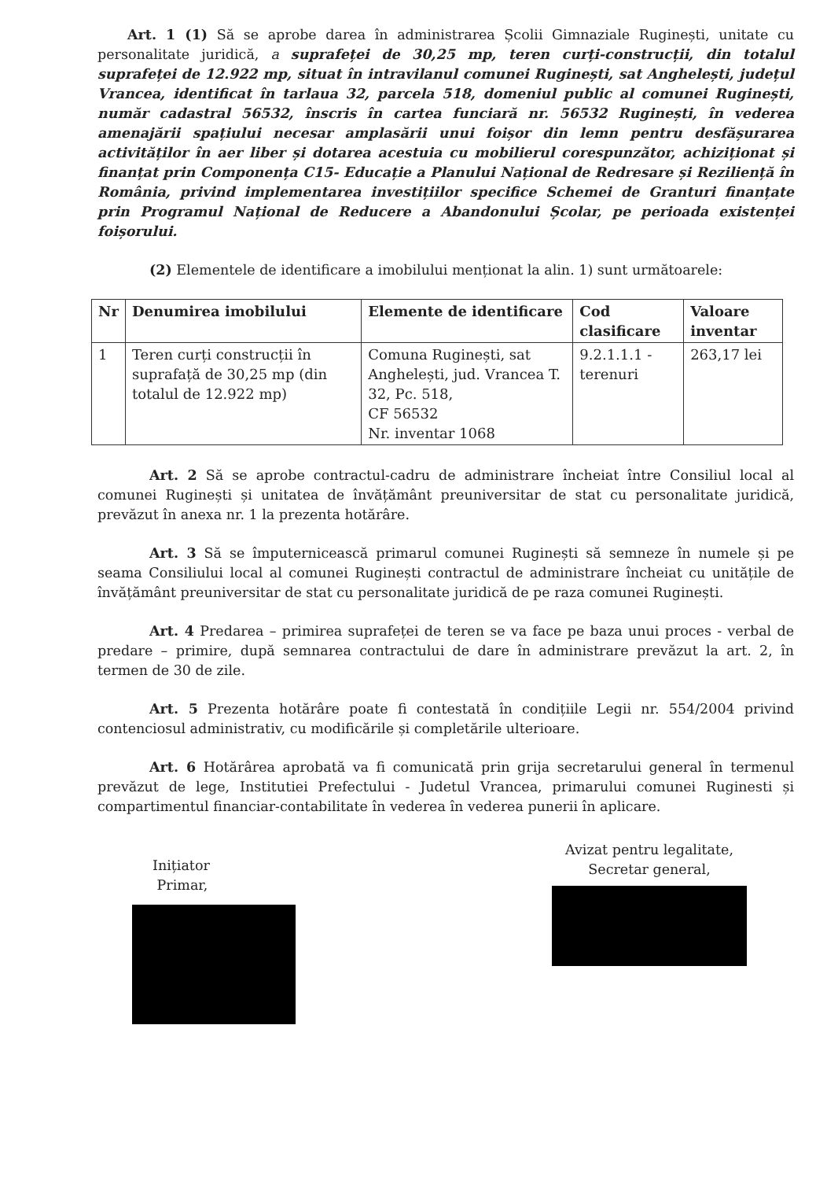Art. 1 (1) Să se aprobe darea în administrarea Școlii Gimnaziale Ruginești, unitate cu personalitate juridică, a suprafeței de 30,25 mp, teren curți-construcții, din totalul suprafeței de 12.922 mp, situat în intravilanul comunei Ruginești, sat Anghelești, județul Vrancea, identificat în tarlaua 32, parcela 518, domeniul public al comunei Ruginești, număr cadastral 56532, înscris în cartea funciară nr. 56532 Ruginești, în vederea amenajării spațiului necesar amplasării unui foișor din lemn pentru desfășurarea activităților în aer liber și dotarea acestuia cu mobilierul corespunzător, achiziționat și finanțat prin Componența C15- Educație a Planului Național de Redresare și Reziliență în România, privind implementarea investițiilor specifice Schemei de Granturi finanțate prin Programul Național de Reducere a Abandonului Școlar, pe perioada existenței foișorului.
(2) Elementele de identificare a imobilului menționat la alin. 1) sunt următoarele:
| Nr | Denumirea imobilului | Elemente de identificare | Cod clasificare | Valoare inventar |
| --- | --- | --- | --- | --- |
| 1 | Teren curți construcții în suprafață de 30,25 mp (din totalul de 12.922 mp) | Comuna Ruginești, sat Anghelești, jud. Vrancea T. 32, Pc. 518, CF 56532 Nr. inventar 1068 | 9.2.1.1.1 - terenuri | 263,17 lei |
Art. 2 Să se aprobe contractul-cadru de administrare încheiat între Consiliul local al comunei Ruginești și unitatea de învățământ preuniversitar de stat cu personalitate juridică, prevăzut în anexa nr. 1 la prezenta hotărâre.
Art. 3 Să se împuternicească primarul comunei Ruginești să semneze în numele și pe seama Consiliului local al comunei Ruginești contractul de administrare încheiat cu unitățile de învățământ preuniversitar de stat cu personalitate juridică de pe raza comunei Ruginești.
Art. 4 Predarea – primirea suprafeței de teren se va face pe baza unui proces - verbal de predare – primire, după semnarea contractului de dare în administrare prevăzut la art. 2, în termen de 30 de zile.
Art. 5 Prezenta hotărâre poate fi contestată în condițiile Legii nr. 554/2004 privind contenciosul administrativ, cu modificările și completările ulterioare.
Art. 6 Hotărârea aprobată va fi comunicată prin grija secretarului general în termenul prevăzut de lege, Institutiei Prefectului - Judetul Vrancea, primarului comunei Ruginesti și compartimentul financiar-contabilitate în vederea în vederea punerii în aplicare.
Inițiator
Primar,
Avizat pentru legalitate,
Secretar general,